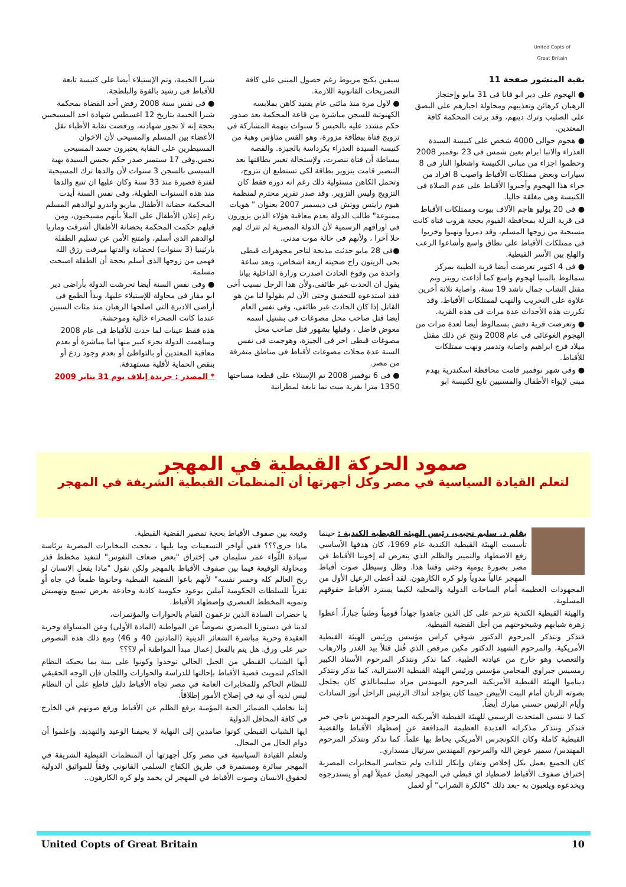United Copts of Great Britain
بقية المنشور صفحة 11
● الهجوم على دير ابو فانا فى 31 مايو وإحتجاز الرهبان كرهائن وتعذيبهم ومحاولة اجبارهم على البصق على الصليب وترك دينهم، وقد برئت المحكمة كافة المعتدين.
● هجوم حوالى 4000 شخص على كنيسة السيدة العذراء والانبا ابرام بعين شمس فى 23 نوفمبر 2008 وحطموا اجزاء من مبانى الكنيسة واشعلوا النار فى 8 سيارات وبعض ممتلكات الأقباط واصيب 8 افراد من جراء هذا الهجوم وأجبروا الأقباط على عدم الصلاة فى الكنيسة وهى مغلقة حاليا.
● فى 20 يوليو هاجم الآلاف بيوت وممتلكات الأقباط فى قرية النزلة بمحافظة الفيوم بحجة هروب فتاة كانت مسيحية من زوجها المسلم، وقد دمروا ونهبوا وخربوا فى ممتلكات الأقباط على نطاق واسع وأشاعوا الرعب والهلع بين الأسر القبطية.
● فى 4 اكتوبر تعرضت أيضا قرية الطيبة بمركز سمالوط بالمنيا لهجوم واسع كما أذاعت رويتر وتم مقتل الشاب جمال ناشد 19 سنة، واصابة ثلاثة أخرين علاوة على التخريب والنهب لممتلكات الأقباط، وقد تكررت هذه الأحداث عدة مرات فى هذه القرية.
● وتعرضت قرية دفش بسمالوط أيضا لعدة مرات من الهجوم الغوغائى فى عام 2008 ونتج عن ذلك مقتل ميلاد فرج ابراهيم واصابة وتدمير ونهب ممتلكات للأقباط.
● وفى شهر نوفمبر قامت محافظة اسكندرية بهدم مبنى لإيواء الأطفال والمسنيين تابع لكنيسة ابو
سيفين بكنج مريوط رغم حصول المبنى على كافة التصريحات القانونية اللازمة.
● لاول مرة منذ مائتى عام يقتيد كاهن بملابسه الكهنوتية للسجن مباشرة من قاعة المحكمة بعد صدور حكم مشدد عليه بالحبس 5 سنوات بتهمة المشاركة فى تزويج فتاة ببطاقة مزورة، وهو القس متاؤس وهبة من كنيسة السيدة العذراء بكرداسة بالجيزة. والقصة ببساطة أن فتاة تنصرت، ولإستحالة تغيير بطاقتها بعد التنصير قامت بتزوير بطاقة لكى تستطيع ان تتزوج، وتحمل الكاهن مسئولية ذلك رغم انه دوره فقط كان التزويج وليس التزوير. وقد صدر تقرير محترم لمنظمة هيوم رايتس ووتش فى ديسمبر 2007 بعنوان " هويات ممنوعة" طالب الدولة بعدم معاقبة هؤلاء الذين يزورون فى اوراقهم الرسمية لأن الدولة المصرية لم تترك لهم حلا آخرا ، ولأنهم فى حالة موت مدنى.
●فى 28 مايو حدثت مذبحة لتاجر مجوهرات قبطى بحى الزيتون راح ضحيته اربعة اشخاص، وبعد ساعة واحدة من وقوع الحادث اصدرت وزارة الداخلية بيانا يقول ان الحدث غير طائفى،ولأن هذا الرجل نسيب أخى فقد استدعوه للتحقيق وحتى الآن لم يقولوا لنا من هو القاتل إذا كان الحادث غير طائفى، وفى نفس العام أيضا قتل صاحب محل مصوغات فى بشتيل اسمه معوض فاضل ، وقبلها بشهور قتل صاحب محل مصوغات قبطى اخر فى الجيزة، وهوجمت فى نفس السنة عدة محلات مصوغات لأقباط فى مناطق متفرقة من مصر.
● فى 6 نوفمبر 2008 تم الإستلاء على قطعة مساحتها 1350 مترا بقرية ميت نما تابعة لمطرانية
شبرا الخيمة، وتم الإستيلاء أيضا على كنيسة تابعة للأقباط فى رشيد بالقوة والبلطجة.
● فى نفس سنة 2008 رفض أحد القضاة بمحكمة شبرا الخيمة بتاريخ 12 اغسطس شهادة احد المسيحيين بحجة إنه لا تجوز شهادته، ورفضت نقابة الأطباء نقل الأعضاء بين المسلم والمسيحى لأن الاخوان المسيطرين على النقابة يعتبرون جسد المسيحى نجس.وفى 17 سبتمبر صدر حكم بحبس السيدة بهية السيسى بالسجن 3 سنوات لأن والدها ترك المسيحية لفترة قصيرة منذ 33 سنة وكان عليها ان تتبع والدها منذ هذه السنوات الطويلة، وفى نفس السنة أيدت المحكمة حضانة الأطفال ماريو واندرو لوالدهم المسلم رغم إعلان الأطفال على الملأ بأنهم مسيحيون، ومن قبلهم حكمت المحكمة بحضانة الأطفال أشرقت وماريا لوالدهم الذى أسلم، وامتنع الأمن عن تسليم الطفلة بارثينيا (3 سنوات) لحضانة والدتها ميرفت رزق الله فهمى من زوجها الذى أسلم بحجة أن الطفلة اصبحت مسلمة.
● وفى نفس السنة أيضا تحرشت الدولة بأراضى دير ابو مقار فى محاولة للإستيلاء عليها، وبدأ الطمع فى أراضى الاديرة التى اصلحها الرهبان منذ مئات السنين عندما كانت الصحراء خالية وموحشة.
هذه فقط عينات لما حدث للأقباط فى عام 2008 وساهمت الدولة بجزء كبير منها اما مباشرة أو بعدم معاقبة المعتدين أو بالتواطئ أو بعدم وجود ردع أو بنقص الحماية لأقلية مستهدفة.
* المصدر : جريدة إيلاف يوم 31 يناير 2009
صمود الحركة القبطية في المهجر
لتعلم القيادة السياسية في مصر وكل أجهزتها أن المنظمات القبطية الشريفة في المهجر
بقلم د. سليم نجيب، رئيس الهيئة القبطية الكندية : حينما تأسست الهيئة القبطية الكندية عام 1969، كان هدفها الأساسي رفع الاضطهاد والتمييز والظلم الذي يتعرض له إخوتنا الأقباط في مصر بصورة يومية وحتى وقتنا هذا. وظل وسيظل صوت أقباط المهجر عالياً مدوياً ولو كره الكارهون. لقد أعطى الرعيل الأول من المجهودات العظيمة أمام الساحات الدولية والمحلية لكيما يسترد الأقباط حقوقهم المسلوبة.
والهيئة القبطية الكندية تترحم على كل الذين جاهدوا جهاداً قومياً وطنياً جباراً، أعطوا زهرة شبابهم وشيخوختهم من أجل القضية القبطية.
فنذكر ونتذكر المرحوم الدكتور شوقي كراس مؤسس ورئيس الهيئة القبطية الأمريكية، والمرحوم الشهيد الدكتور مكين مرقص الذي قُتل قتلاً بيد الغدر والارهاب والتعصب وهو خارج من عيادته الطبية. كما نذكر ونتذكر المرحوم الأستاذ الكبير رمسيس جبراوي المحامي مؤسس ورئيس الهيئة القبطية الاسترالية، كما نذكر ونتذكر ديناموا الهيئة القبطية الأمريكية المرحوم المهندس مراد سليمانالذي كان يجلجل بصوته الرنان أمام البيت الأبيض حينما كان يتواجد أنذاك الرئيس الراحل أنور السادات وأيام الرئيس حسني مبارك أيضاً.
كما لا ننسى المتحدث الرسمي للهيئة القبطية الأمريكية المرحوم المهندس ناجي خير فنذكر ونتذكر مذكراته العديدة العظيمة المدافعة عن إضطهاد الأقباط والقضية القبطية كاملة وكان الكونجرس الأمريكي يحاط بها علماً. كما نذكر ونتذكر المرحوم المهندس/ سمير عوض الله والمرحوم المهندس سرتيال مسداري.
كان الجميع يعمل بكل إخلاص وتفان وإنكار للذات ولم تتجاسر المخابرات المصرية إختراق صفوف الأقباط لاصطياد اي قبطي في المهجر ليعمل عميلاً لهم أو يستدرجوه ويخدعوه ويلعبون به -بعد ذلك "كالكرة الشراب" أو لعمل
وقيعة بين صفوف الأقباط بحجة تمصير القضية القبطية.
ماذا جرى؟؟؟ ففي أواخر التسعينات وما يليها ، نجحت المخابرات المصرية برئاسة سيادة اللّواء عمر سليمان في إختراق "بعض ضعاف النفوس" لتنفيذ مخطط قذر ومحاولة الوقيعة فيما بين صفوف الأقباط بالمهجر ولكن نقول "ماذا يفعل الانسان لو ربح العالم كله وخسر نفسه" لأنهم باعوا القضية القبطية وخانوها طمعاً في جاه أو تقرباً للسلطات الحكومية آملين بوعود حكومية كاذبة وخادعة بغرض تمييع وتهميش وتمويه المخطط العنصري وإضطهاد الأقباط.
يا حضرات السادة الذين تزعمون القيام بالحوارات والمؤتمرات،
لدينا في دستورنا المصري نصوصاً عن المواطنة (المادة الأولى) وعن المساواة وحرية العقيدة وحرية مباشرة الشعائر الدينية (المادتين 40 و 46) ومع ذلك هذه النصوص حبر على ورق. هل يتم بالفعل إعمال مبدأ المواطنة أم لا؟؟؟
أيها الشباب القبطي من الجيل الحالي توحدوا وكونوا على بينة بما يحيكه النظام الحاكم لتمويت قضية الأقباط بإحالتها للدراسة والحوارات واللجان فإن الوجه الحقيقي للنظام الحاكم وللمخابرات العامة في مصر تجاه الأقباط دليل قاطع على أن النظام ليس لديه أي نية في إصلاح الأمور إطلاقاً.
إننا نخاطب الضمائر الحية المؤمنة برفع الظلم عن الأقباط ورفع صوتهم في الخارج في كافة المحافل الدولية
ايها الشباب القبطي كونوا صامدين إلى النهاية لا يخيفنا الوعيد والتهديد. وإعلموا أن دوام الحال من المحال.
ولتعلم القيادة السياسية في مصر وكل أجهزتها أن المنظمات القبطية الشريفة في المهجر سائرة ومستمرة في طريق الكفاح السلمي القانوني وفقاً للمواثيق الدولية لحقوق الانسان وصوت الأقباط في المهجر لن يخمد ولو كره الكارهون..
United Copts of Great Britain 10